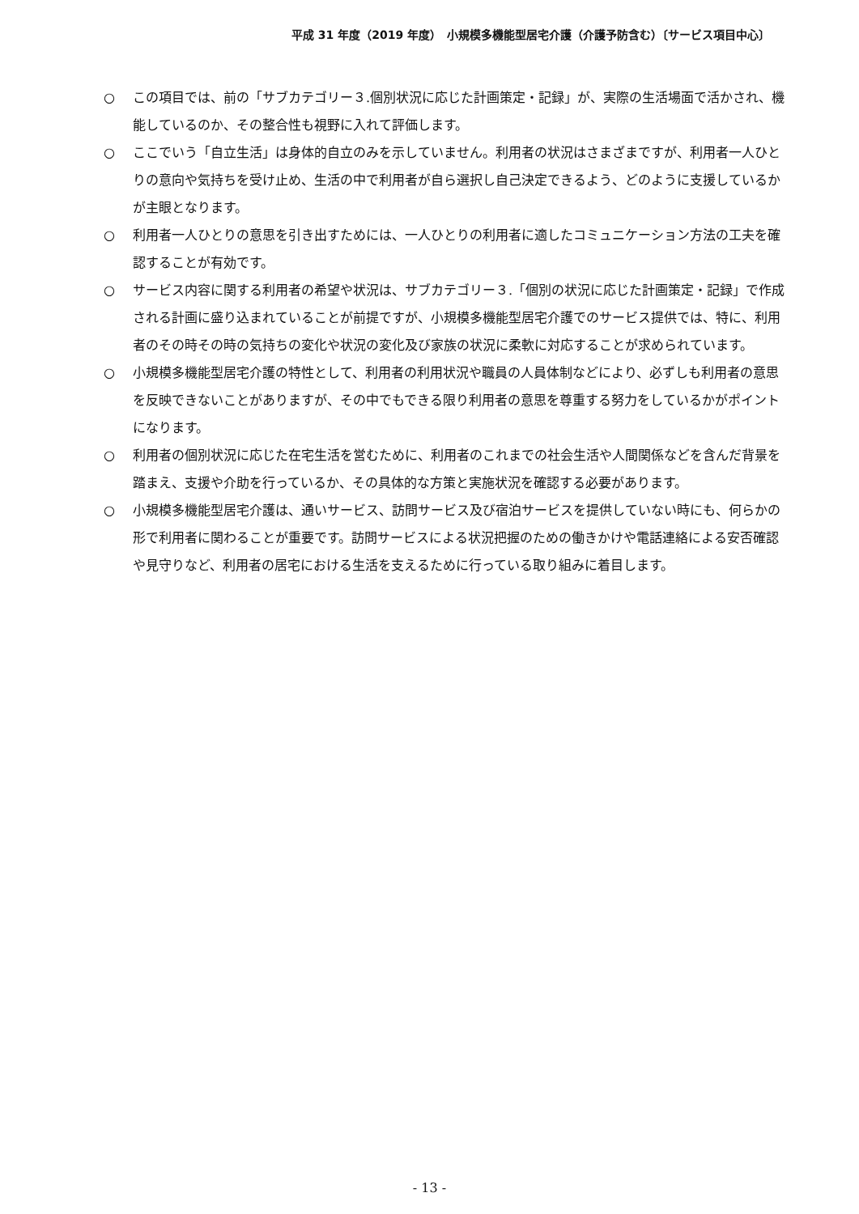平成 31 年度（2019 年度）　小規模多機能型居宅介護（介護予防含む）〔サービス項目中心〕
○ この項目では、前の「サブカテゴリー３.個別状況に応じた計画策定・記録」が、実際の生活場面で活かされ、機能しているのか、その整合性も視野に入れて評価します。
○ ここでいう「自立生活」は身体的自立のみを示していません。利用者の状況はさまざまですが、利用者一人ひとりの意向や気持ちを受け止め、生活の中で利用者が自ら選択し自己決定できるよう、どのように支援しているかが主眼となります。
○ 利用者一人ひとりの意思を引き出すためには、一人ひとりの利用者に適したコミュニケーション方法の工夫を確認することが有効です。
○ サービス内容に関する利用者の希望や状況は、サブカテゴリー３.「個別の状況に応じた計画策定・記録」で作成される計画に盛り込まれていることが前提ですが、小規模多機能型居宅介護でのサービス提供では、特に、利用者のその時その時の気持ちの変化や状況の変化及び家族の状況に柔軟に対応することが求められています。
○ 小規模多機能型居宅介護の特性として、利用者の利用状況や職員の人員体制などにより、必ずしも利用者の意思を反映できないことがありますが、その中でもできる限り利用者の意思を尊重する努力をしているかがポイントになります。
○ 利用者の個別状況に応じた在宅生活を営むために、利用者のこれまでの社会生活や人間関係などを含んだ背景を踏まえ、支援や介助を行っているか、その具体的な方策と実施状況を確認する必要があります。
○ 小規模多機能型居宅介護は、通いサービス、訪問サービス及び宿泊サービスを提供していない時にも、何らかの形で利用者に関わることが重要です。訪問サービスによる状況把握のための働きかけや電話連絡による安否確認や見守りなど、利用者の居宅における生活を支えるために行っている取り組みに着目します。
- 13 -